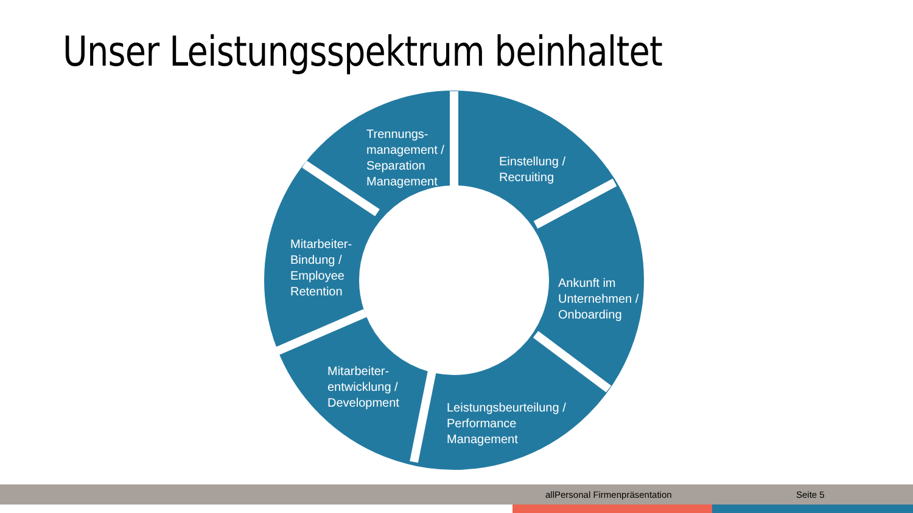Unser Leistungsspektrum beinhaltet
Trennungs-
management /
Separation
Management
Einstellung /
Recruiting
Ankunft im
Unternehmen /
Onboarding
Leistungsbeurteilung /
Performance
Management
Mitarbeiter-
entwicklung /
Development
Mitarbeiter-
Bindung /
Employee
Retention
allPersonal Firmenpräsentation Seite 5